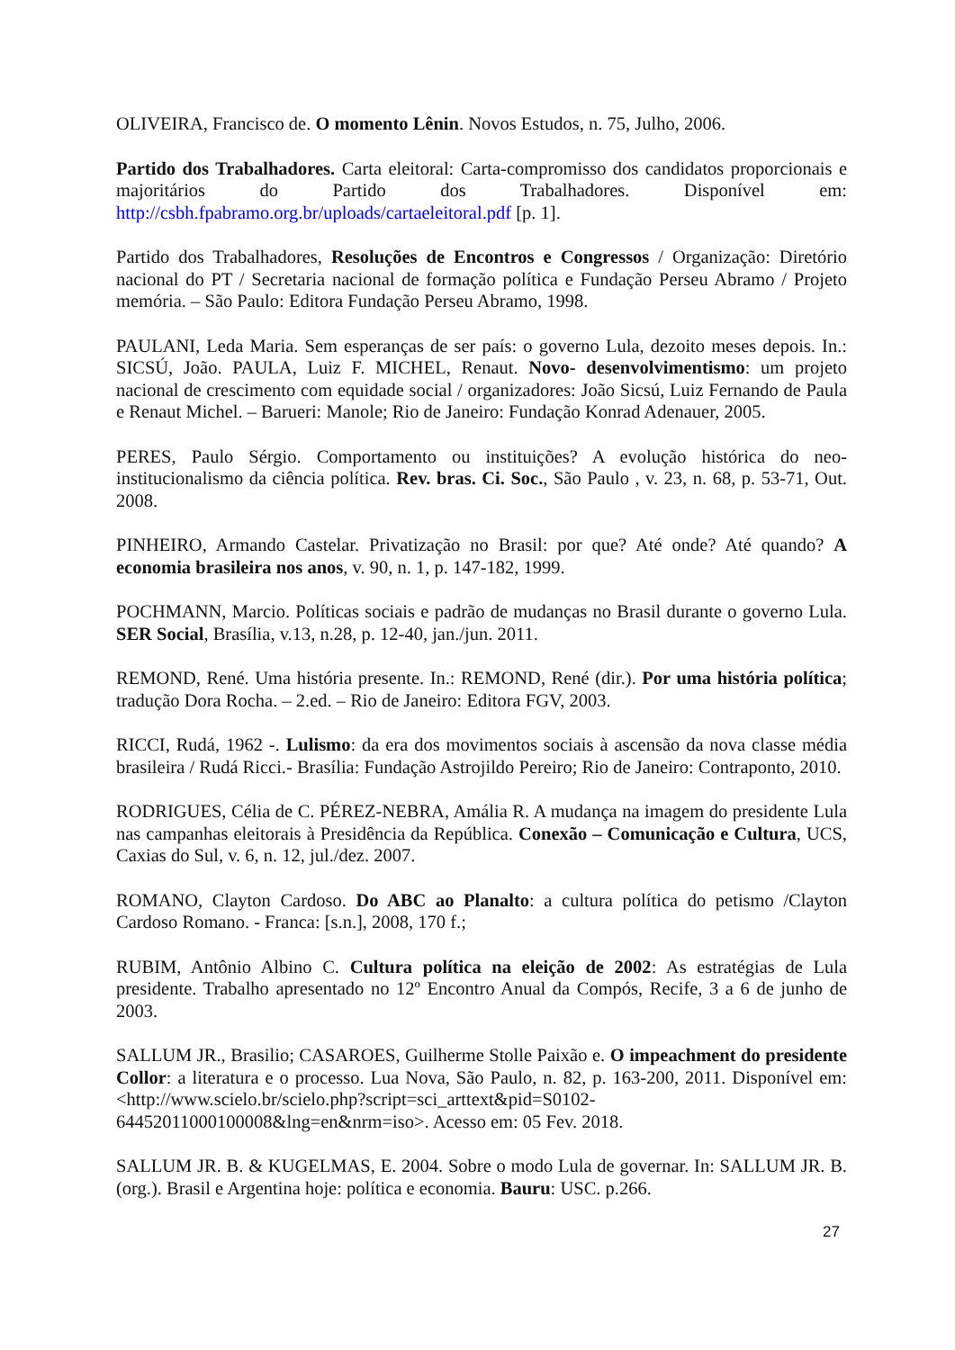OLIVEIRA, Francisco de. O momento Lênin. Novos Estudos, n. 75, Julho, 2006.
Partido dos Trabalhadores. Carta eleitoral: Carta-compromisso dos candidatos proporcionais e majoritários do Partido dos Trabalhadores. Disponível em: http://csbh.fpabramo.org.br/uploads/cartaeleitoral.pdf [p. 1].
Partido dos Trabalhadores, Resoluções de Encontros e Congressos / Organização: Diretório nacional do PT / Secretaria nacional de formação política e Fundação Perseu Abramo / Projeto memória. – São Paulo: Editora Fundação Perseu Abramo, 1998.
PAULANI, Leda Maria. Sem esperanças de ser país: o governo Lula, dezoito meses depois. In.: SICSÚ, João. PAULA, Luiz F. MICHEL, Renaut. Novo- desenvolvimentismo: um projeto nacional de crescimento com equidade social / organizadores: João Sicsú, Luiz Fernando de Paula e Renaut Michel. – Barueri: Manole; Rio de Janeiro: Fundação Konrad Adenauer, 2005.
PERES, Paulo Sérgio. Comportamento ou instituições? A evolução histórica do neo-institucionalismo da ciência política. Rev. bras. Ci. Soc., São Paulo , v. 23, n. 68, p. 53-71, Out. 2008.
PINHEIRO, Armando Castelar. Privatização no Brasil: por que? Até onde? Até quando? A economia brasileira nos anos, v. 90, n. 1, p. 147-182, 1999.
POCHMANN, Marcio. Políticas sociais e padrão de mudanças no Brasil durante o governo Lula. SER Social, Brasília, v.13, n.28, p. 12-40, jan./jun. 2011.
REMOND, René. Uma história presente. In.: REMOND, René (dir.). Por uma história política; tradução Dora Rocha. – 2.ed. – Rio de Janeiro: Editora FGV, 2003.
RICCI, Rudá, 1962 -. Lulismo: da era dos movimentos sociais à ascensão da nova classe média brasileira / Rudá Ricci.- Brasília: Fundação Astrojildo Pereiro; Rio de Janeiro: Contraponto, 2010.
RODRIGUES, Célia de C. PÉREZ-NEBRA, Amália R. A mudança na imagem do presidente Lula nas campanhas eleitorais à Presidência da República. Conexão – Comunicação e Cultura, UCS, Caxias do Sul, v. 6, n. 12, jul./dez. 2007.
ROMANO, Clayton Cardoso. Do ABC ao Planalto: a cultura política do petismo /Clayton Cardoso Romano. - Franca: [s.n.], 2008, 170 f.;
RUBIM, Antônio Albino C. Cultura política na eleição de 2002: As estratégias de Lula presidente. Trabalho apresentado no 12º Encontro Anual da Compós, Recife, 3 a 6 de junho de 2003.
SALLUM JR., Brasilio; CASAROES, Guilherme Stolle Paixão e. O impeachment do presidente Collor: a literatura e o processo. Lua Nova, São Paulo, n. 82, p. 163-200, 2011. Disponível em: <http://www.scielo.br/scielo.php?script=sci_arttext&pid=S0102-64452011000100008&lng=en&nrm=iso>. Acesso em: 05 Fev. 2018.
SALLUM JR. B. & KUGELMAS, E. 2004. Sobre o modo Lula de governar. In: SALLUM JR. B. (org.). Brasil e Argentina hoje: política e economia. Bauru: USC. p.266.
27